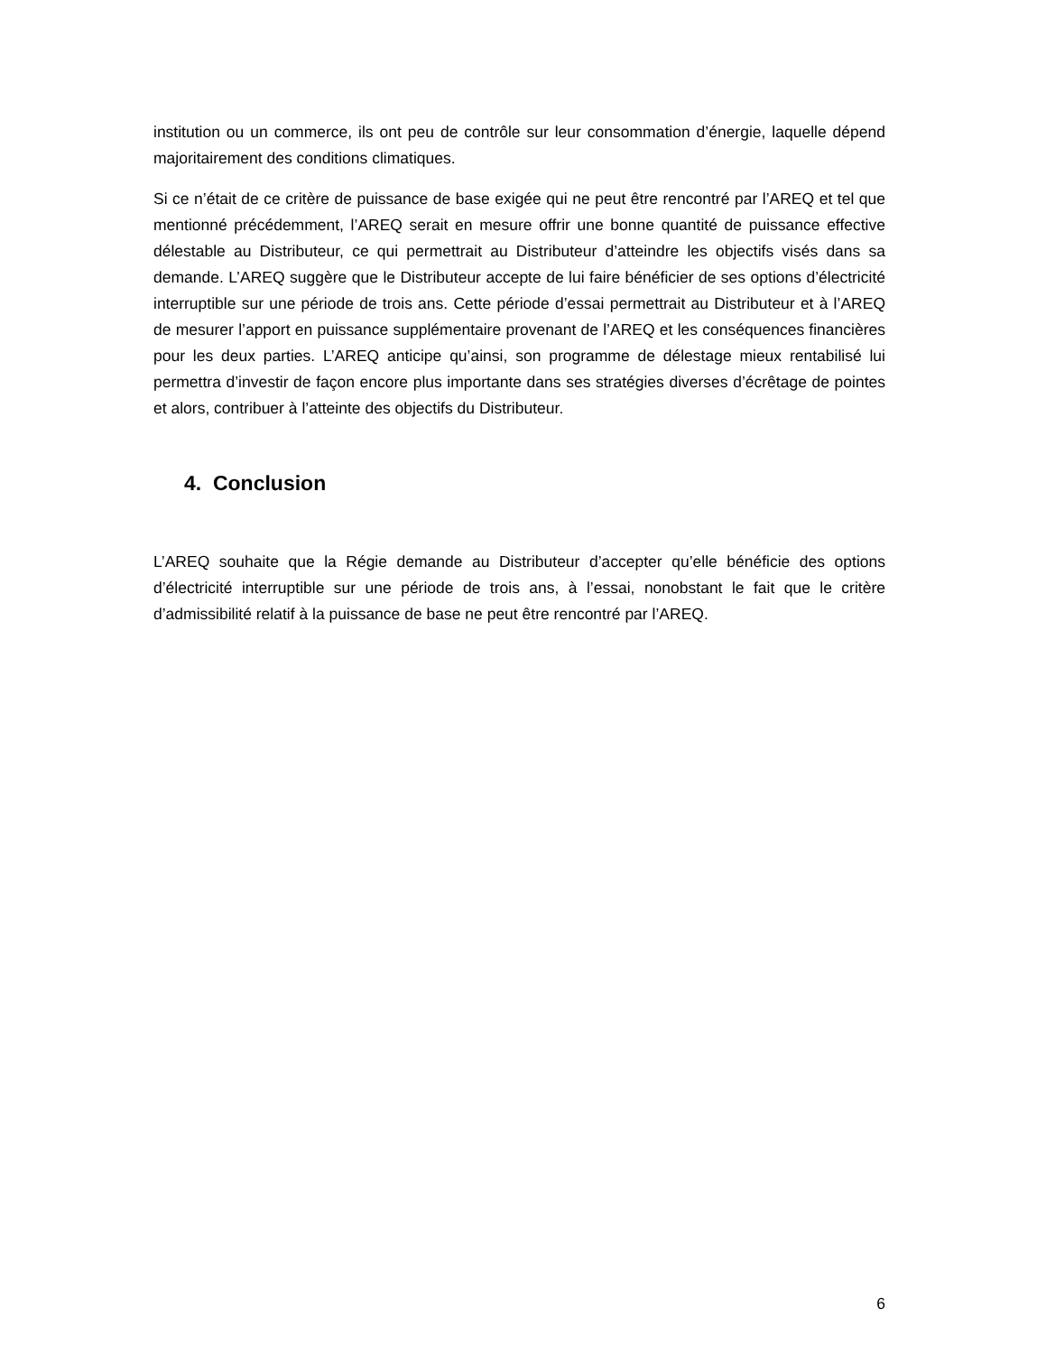institution ou un commerce, ils ont peu de contrôle sur leur consommation d’énergie, laquelle dépend majoritairement des conditions climatiques.
Si ce n’était de ce critère de puissance de base exigée qui ne peut être rencontré par l’AREQ et tel que mentionné précédemment, l’AREQ serait en mesure offrir une bonne quantité de puissance effective délestable au Distributeur, ce qui permettrait au Distributeur d’atteindre les objectifs visés dans sa demande. L’AREQ suggère que le Distributeur accepte de lui faire bénéficier de ses options d’électricité interruptible sur une période de trois ans. Cette période d’essai permettrait au Distributeur et à l’AREQ de mesurer l’apport en puissance supplémentaire provenant de l’AREQ et les conséquences financières pour les deux parties. L’AREQ anticipe qu’ainsi, son programme de délestage mieux rentabilisé lui permettra d’investir de façon encore plus importante dans ses stratégies diverses d’écrêtage de pointes et alors, contribuer à l’atteinte des objectifs du Distributeur.
4. Conclusion
L’AREQ souhaite que la Régie demande au Distributeur d’accepter qu’elle bénéficie des options d’électricité interruptible sur une période de trois ans, à l’essai, nonobstant le fait que le critère d’admissibilité relatif à la puissance de base ne peut être rencontré par l’AREQ.
6